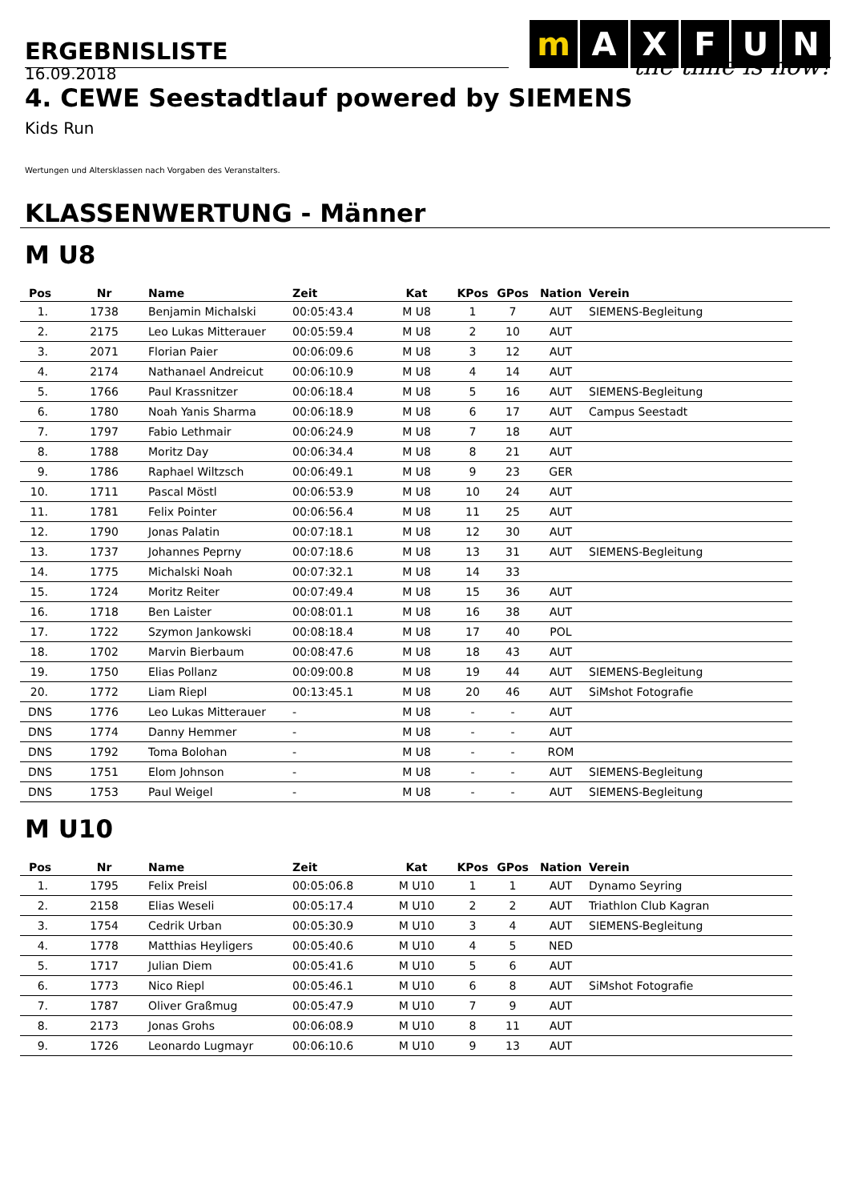ERGEBNISLISTE
m AXFUN
the time is now!
16.09.2018
4. CEWE Seestadtlauf powered by SIEMENS
Kids Run
Wertungen und Altersklassen nach Vorgaben des Veranstalters.
KLASSENWERTUNG - Männer
M U8
| Pos | Nr | Name | Zeit | Kat | KPos | GPos | Nation | Verein |
| --- | --- | --- | --- | --- | --- | --- | --- | --- |
| 1. | 1738 | Benjamin Michalski | 00:05:43.4 | M U8 | 1 | 7 | AUT | SIEMENS-Begleitung |
| 2. | 2175 | Leo Lukas Mitterauer | 00:05:59.4 | M U8 | 2 | 10 | AUT | |
| 3. | 2071 | Florian Paier | 00:06:09.6 | M U8 | 3 | 12 | AUT | |
| 4. | 2174 | Nathanael Andreicut | 00:06:10.9 | M U8 | 4 | 14 | AUT | |
| 5. | 1766 | Paul Krassnitzer | 00:06:18.4 | M U8 | 5 | 16 | AUT | SIEMENS-Begleitung |
| 6. | 1780 | Noah Yanis Sharma | 00:06:18.9 | M U8 | 6 | 17 | AUT | Campus Seestadt |
| 7. | 1797 | Fabio Lethmair | 00:06:24.9 | M U8 | 7 | 18 | AUT | |
| 8. | 1788 | Moritz Day | 00:06:34.4 | M U8 | 8 | 21 | AUT | |
| 9. | 1786 | Raphael Wiltzsch | 00:06:49.1 | M U8 | 9 | 23 | GER | |
| 10. | 1711 | Pascal Möstl | 00:06:53.9 | M U8 | 10 | 24 | AUT | |
| 11. | 1781 | Felix Pointer | 00:06:56.4 | M U8 | 11 | 25 | AUT | |
| 12. | 1790 | Jonas Palatin | 00:07:18.1 | M U8 | 12 | 30 | AUT | |
| 13. | 1737 | Johannes Peprny | 00:07:18.6 | M U8 | 13 | 31 | AUT | SIEMENS-Begleitung |
| 14. | 1775 | Michalski Noah | 00:07:32.1 | M U8 | 14 | 33 | | |
| 15. | 1724 | Moritz Reiter | 00:07:49.4 | M U8 | 15 | 36 | AUT | |
| 16. | 1718 | Ben Laister | 00:08:01.1 | M U8 | 16 | 38 | AUT | |
| 17. | 1722 | Szymon Jankowski | 00:08:18.4 | M U8 | 17 | 40 | POL | |
| 18. | 1702 | Marvin Bierbaum | 00:08:47.6 | M U8 | 18 | 43 | AUT | |
| 19. | 1750 | Elias Pollanz | 00:09:00.8 | M U8 | 19 | 44 | AUT | SIEMENS-Begleitung |
| 20. | 1772 | Liam Riepl | 00:13:45.1 | M U8 | 20 | 46 | AUT | SiMshot Fotografie |
| DNS | 1776 | Leo Lukas Mitterauer | - | M U8 | - | - | AUT | |
| DNS | 1774 | Danny Hemmer | - | M U8 | - | - | AUT | |
| DNS | 1792 | Toma Bolohan | - | M U8 | - | - | ROM | |
| DNS | 1751 | Elom Johnson | - | M U8 | - | - | AUT | SIEMENS-Begleitung |
| DNS | 1753 | Paul Weigel | - | M U8 | - | - | AUT | SIEMENS-Begleitung |
M U10
| Pos | Nr | Name | Zeit | Kat | KPos | GPos | Nation | Verein |
| --- | --- | --- | --- | --- | --- | --- | --- | --- |
| 1. | 1795 | Felix Preisl | 00:05:06.8 | M U10 | 1 | 1 | AUT | Dynamo Seyring |
| 2. | 2158 | Elias Weseli | 00:05:17.4 | M U10 | 2 | 2 | AUT | Triathlon Club Kagran |
| 3. | 1754 | Cedrik Urban | 00:05:30.9 | M U10 | 3 | 4 | AUT | SIEMENS-Begleitung |
| 4. | 1778 | Matthias Heyligers | 00:05:40.6 | M U10 | 4 | 5 | NED | |
| 5. | 1717 | Julian Diem | 00:05:41.6 | M U10 | 5 | 6 | AUT | |
| 6. | 1773 | Nico Riepl | 00:05:46.1 | M U10 | 6 | 8 | AUT | SiMshot Fotografie |
| 7. | 1787 | Oliver Graßmug | 00:05:47.9 | M U10 | 7 | 9 | AUT | |
| 8. | 2173 | Jonas Grohs | 00:06:08.9 | M U10 | 8 | 11 | AUT | |
| 9. | 1726 | Leonardo Lugmayr | 00:06:10.6 | M U10 | 9 | 13 | AUT | |